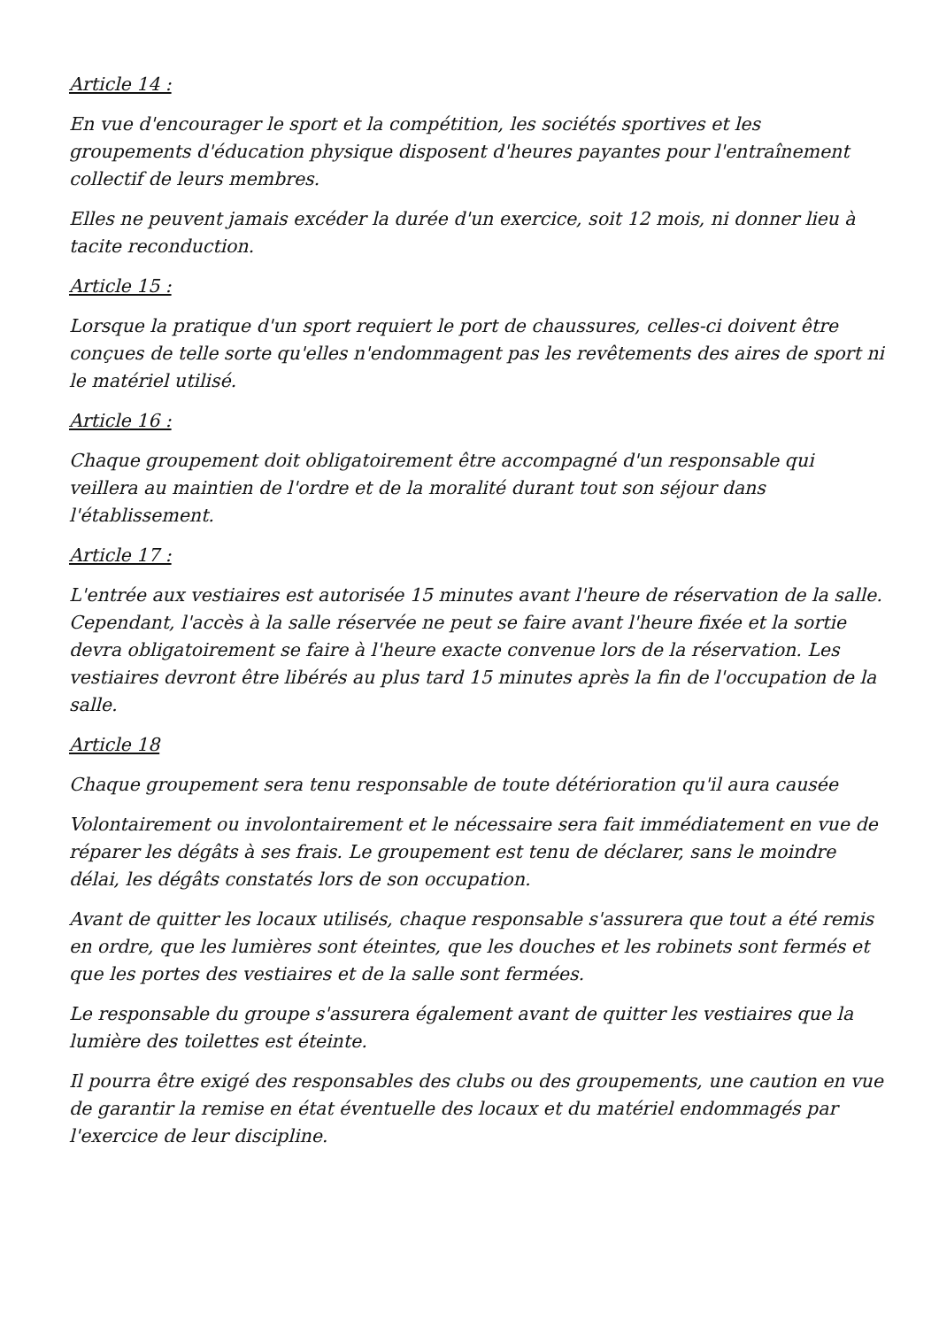Article 14 :
En vue d'encourager le sport et la compétition, les sociétés sportives et les groupements d'éducation physique disposent d'heures payantes pour l'entraînement collectif de leurs membres.
Elles ne peuvent jamais excéder la durée d'un exercice, soit 12 mois, ni donner lieu à tacite reconduction.
Article 15 :
Lorsque la pratique d'un sport requiert le port de chaussures, celles-ci doivent être conçues de telle sorte qu'elles n'endommagent pas les revêtements des aires de sport ni le matériel utilisé.
Article 16 :
Chaque groupement doit obligatoirement être accompagné d'un responsable qui veillera au maintien de l'ordre et de la moralité durant tout son séjour dans l'établissement.
Article 17 :
L'entrée aux vestiaires est autorisée 15 minutes avant l'heure de réservation de la salle. Cependant, l'accès à la salle réservée ne peut se faire avant l'heure fixée et la sortie devra obligatoirement se faire à l'heure exacte convenue lors de la réservation. Les vestiaires devront être libérés au plus tard 15 minutes après la fin de l'occupation de la salle.
Article 18
Chaque groupement sera tenu responsable de toute détérioration qu'il aura causée
Volontairement ou involontairement et le nécessaire sera fait immédiatement en vue de réparer les dégâts à ses frais. Le groupement est tenu de déclarer, sans le moindre délai, les dégâts constatés lors de son occupation.
Avant de quitter les locaux utilisés, chaque responsable s'assurera que tout a été remis en ordre, que les lumières sont éteintes, que les douches et les robinets sont fermés et que les portes des vestiaires et de la salle sont fermées.
Le responsable du groupe s'assurera également avant de quitter les vestiaires que la lumière des toilettes est éteinte.
Il pourra être exigé des responsables des clubs ou des groupements, une caution en vue de garantir la remise en état éventuelle des locaux et du matériel endommagés par l'exercice de leur discipline.